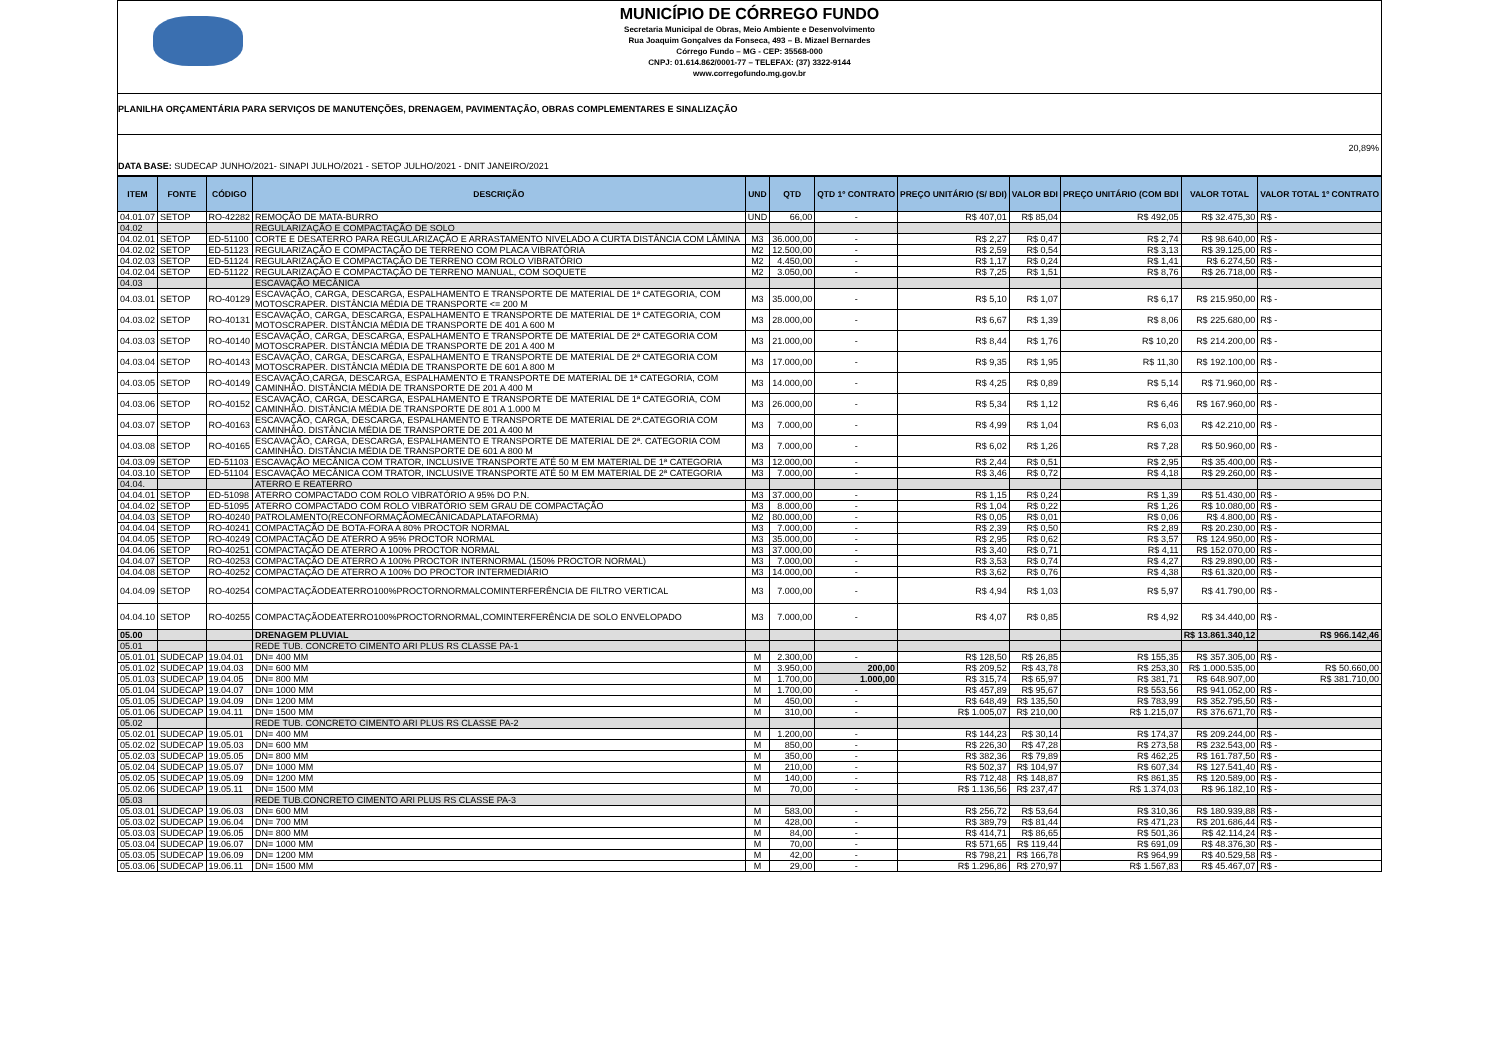MUNICÍPIO DE CÓRREGO FUNDO
Secretaria Municipal de Obras, Meio Ambiente e Desenvolvimento
Rua Joaquim Gonçalves da Fonseca, 493 – B. Mizael Bernardes
Córrego Fundo – MG - CEP: 35568-000
CNPJ: 01.614.862/0001-77 – TELEFAX: (37) 3322-9144
www.corregofundo.mg.gov.br
PLANILHA ORÇAMENTÁRIA PARA SERVIÇOS DE MANUTENÇÕES, DRENAGEM, PAVIMENTAÇÃO, OBRAS COMPLEMENTARES E SINALIZAÇÃO
20,89%
DATA BASE: SUDECAP JUNHO/2021- SINAPI JULHO/2021 - SETOP JULHO/2021 - DNIT JANEIRO/2021
| ITEM | FONTE | CÓDIGO | DESCRIÇÃO | UND | QTD | QTD 1º CONTRATO | PREÇO UNITÁRIO (S/ BDI) | VALOR BDI | PREÇO UNITÁRIO (COM BDI | VALOR TOTAL | VALOR TOTAL 1º CONTRATO |
| --- | --- | --- | --- | --- | --- | --- | --- | --- | --- | --- | --- |
| 04.01.07 | SETOP | RO-42282 | REMOÇÃO DE MATA-BURRO | UND | 66,00 | - | R$ 407,01 | R$ 85,04 | R$ 492,05 | R$ 32.475,30 | R$ - |
| 04.02 | | | REGULARIZAÇÃO E COMPACTAÇÃO DE SOLO | | | | | | | | |
| 04.02.01 | SETOP | ED-51100 | CORTE E DESATERRO PARA REGULARIZAÇÃO E ARRASTAMENTO NIVELADO A CURTA DISTÂNCIA COM LÂMINA | M3 | 36.000,00 | - | R$ 2,27 | R$ 0,47 | R$ 2,74 | R$ 98.640,00 | R$ - |
| 04.02.02 | SETOP | ED-51123 | REGULARIZAÇÃO E COMPACTAÇÃO DE TERRENO COM PLACA VIBRATÓRIA | M2 | 12.500,00 | - | R$ 2,59 | R$ 0,54 | R$ 3,13 | R$ 39.125,00 | R$ - |
| 04.02.03 | SETOP | ED-51124 | REGULARIZAÇÃO E COMPACTAÇÃO DE TERRENO COM ROLO VIBRATÓRIO | M2 | 4.450,00 | - | R$ 1,17 | R$ 0,24 | R$ 1,41 | R$ 6.274,50 | R$ - |
| 04.02.04 | SETOP | ED-51122 | REGULARIZAÇÃO E COMPACTAÇÃO DE TERRENO MANUAL, COM SOQUETE | M2 | 3.050,00 | - | R$ 7,25 | R$ 1,51 | R$ 8,76 | R$ 26.718,00 | R$ - |
| 04.03 | | | ESCAVAÇÃO MECÂNICA | | | | | | | | |
| 04.03.01 | SETOP | RO-40129 | ESCAVAÇÃO, CARGA, DESCARGA, ESPALHAMENTO E TRANSPORTE DE MATERIAL DE 1ª CATEGORIA, COM MOTOSCRAPER. DISTÂNCIA MÉDIA DE TRANSPORTE <= 200 M | M3 | 35.000,00 | - | R$ 5,10 | R$ 1,07 | R$ 6,17 | R$ 215.950,00 | R$ - |
| 04.03.02 | SETOP | RO-40131 | ESCAVAÇÃO, CARGA, DESCARGA, ESPALHAMENTO E TRANSPORTE DE MATERIAL DE 1ª CATEGORIA, COM MOTOSCRAPER. DISTÂNCIA MÉDIA DE TRANSPORTE DE 401 A 600 M | M3 | 28.000,00 | - | R$ 6,67 | R$ 1,39 | R$ 8,06 | R$ 225.680,00 | R$ - |
| 04.03.03 | SETOP | RO-40140 | ESCAVAÇÃO, CARGA, DESCARGA, ESPALHAMENTO E TRANSPORTE DE MATERIAL DE 2ª CATEGORIA COM MOTOSCRAPER. DISTÂNCIA MÉDIA DE TRANSPORTE DE 201 A 400 M | M3 | 21.000,00 | - | R$ 8,44 | R$ 1,76 | R$ 10,20 | R$ 214.200,00 | R$ - |
| 04.03.04 | SETOP | RO-40143 | ESCAVAÇÃO, CARGA, DESCARGA, ESPALHAMENTO E TRANSPORTE DE MATERIAL DE 2ª CATEGORIA COM MOTOSCRAPER. DISTÂNCIA MÉDIA DE TRANSPORTE DE 601 A 800 M | M3 | 17.000,00 | - | R$ 9,35 | R$ 1,95 | R$ 11,30 | R$ 192.100,00 | R$ - |
| 04.03.05 | SETOP | RO-40149 | ESCAVAÇÃO,CARGA, DESCARGA, ESPALHAMENTO E TRANSPORTE DE MATERIAL DE 1ª CATEGORIA, COM CAMINHÃO. DISTÂNCIA MÉDIA DE TRANSPORTE DE 201 A 400 M | M3 | 14.000,00 | - | R$ 4,25 | R$ 0,89 | R$ 5,14 | R$ 71.960,00 | R$ - |
| 04.03.06 | SETOP | RO-40152 | ESCAVAÇÃO, CARGA, DESCARGA, ESPALHAMENTO E TRANSPORTE DE MATERIAL DE 1ª CATEGORIA, COM CAMINHÃO. DISTÂNCIA MÉDIA DE TRANSPORTE DE 801 A 1.000 M | M3 | 26.000,00 | - | R$ 5,34 | R$ 1,12 | R$ 6,46 | R$ 167.960,00 | R$ - |
| 04.03.07 | SETOP | RO-40163 | ESCAVAÇÃO, CARGA, DESCARGA, ESPALHAMENTO E TRANSPORTE DE MATERIAL DE 2ª.CATEGORIA COM CAMINHÃO. DISTÂNCIA MÉDIA DE TRANSPORTE DE 201 A 400 M | M3 | 7.000,00 | - | R$ 4,99 | R$ 1,04 | R$ 6,03 | R$ 42.210,00 | R$ - |
| 04.03.08 | SETOP | RO-40165 | ESCAVAÇÃO, CARGA, DESCARGA, ESPALHAMENTO E TRANSPORTE DE MATERIAL DE 2ª. CATEGORIA COM CAMINHÃO. DISTÂNCIA MÉDIA DE TRANSPORTE DE 601 A 800 M | M3 | 7.000,00 | - | R$ 6,02 | R$ 1,26 | R$ 7,28 | R$ 50.960,00 | R$ - |
| 04.03.09 | SETOP | ED-51103 | ESCAVAÇÃO MECÂNICA COM TRATOR, INCLUSIVE TRANSPORTE ATÉ 50 M EM MATERIAL DE 1ª CATEGORIA | M3 | 12.000,00 | - | R$ 2,44 | R$ 0,51 | R$ 2,95 | R$ 35.400,00 | R$ - |
| 04.03.10 | SETOP | ED-51104 | ESCAVAÇÃO MECÂNICA COM TRATOR, INCLUSIVE TRANSPORTE ATÉ 50 M EM MATERIAL DE 2ª CATEGORIA | M3 | 7.000,00 | - | R$ 3,46 | R$ 0,72 | R$ 4,18 | R$ 29.260,00 | R$ - |
| 04.04. | | | ATERRO E REATERRO | | | | | | | | |
| 04.04.01 | SETOP | ED-51098 | ATERRO COMPACTADO COM ROLO VIBRATÓRIO A 95% DO P.N. | M3 | 37.000,00 | - | R$ 1,15 | R$ 0,24 | R$ 1,39 | R$ 51.430,00 | R$ - |
| 04.04.02 | SETOP | ED-51095 | ATERRO COMPACTADO COM ROLO VIBRATÓRIO SEM GRAU DE COMPACTAÇÃO | M3 | 8.000,00 | - | R$ 1,04 | R$ 0,22 | R$ 1,26 | R$ 10.080,00 | R$ - |
| 04.04.03 | SETOP | RO-40240 | PATROLAMENTO(RECONFORMAÇÃOMECÂNICADAPLATAFORMA) | M2 | 80.000,00 | - | R$ 0,05 | R$ 0,01 | R$ 0,06 | R$ 4.800,00 | R$ - |
| 04.04.04 | SETOP | RO-40241 | COMPACTAÇÃO DE BOTA-FORA A 80% PROCTOR NORMAL | M3 | 7.000,00 | - | R$ 2,39 | R$ 0,50 | R$ 2,89 | R$ 20.230,00 | R$ - |
| 04.04.05 | SETOP | RO-40249 | COMPACTAÇÃO DE ATERRO A 95% PROCTOR NORMAL | M3 | 35.000,00 | - | R$ 2,95 | R$ 0,62 | R$ 3,57 | R$ 124.950,00 | R$ - |
| 04.04.06 | SETOP | RO-40251 | COMPACTAÇÃO DE ATERRO A 100% PROCTOR NORMAL | M3 | 37.000,00 | - | R$ 3,40 | R$ 0,71 | R$ 4,11 | R$ 152.070,00 | R$ - |
| 04.04.07 | SETOP | RO-40253 | COMPACTAÇÃO DE ATERRO A 100% PROCTOR INTERNORMAL (150% PROCTOR NORMAL) | M3 | 7.000,00 | - | R$ 3,53 | R$ 0,74 | R$ 4,27 | R$ 29.890,00 | R$ - |
| 04.04.08 | SETOP | RO-40252 | COMPACTAÇÃO DE ATERRO A 100% DO PROCTOR INTERMEDIÁRIO | M3 | 14.000,00 | - | R$ 3,62 | R$ 0,76 | R$ 4,38 | R$ 61.320,00 | R$ - |
| 04.04.09 | SETOP | RO-40254 | COMPACTAÇÃODEATERRO100%PROCTORNORMALCOMINTERFERÊNCIA DE FILTRO VERTICAL | M3 | 7.000,00 | - | R$ 4,94 | R$ 1,03 | R$ 5,97 | R$ 41.790,00 | R$ - |
| 04.04.10 | SETOP | RO-40255 | COMPACTAÇÃODEATERRO100%PROCTORNORMAL,COMINTERFERÊNCIA DE SOLO ENVELOPADO | M3 | 7.000,00 | - | R$ 4,07 | R$ 0,85 | R$ 4,92 | R$ 34.440,00 | R$ - |
| 05.00 | | | DRENAGEM PLUVIAL | | | | | | | R$ 13.861.340,12 | R$ 966.142,46 |
| 05.01 | | | REDE TUB. CONCRETO CIMENTO ARI PLUS RS CLASSE PA-1 | | | | | | | | |
| 05.01.01 | SUDECAP | 19.04.01 | DN= 400 MM | M | 2.300,00 | - | R$ 128,50 | R$ 26,85 | R$ 155,35 | R$ 357.305,00 | R$ - |
| 05.01.02 | SUDECAP | 19.04.03 | DN= 600 MM | M | 3.950,00 | 200,00 | R$ 209,52 | R$ 43,78 | R$ 253,30 | R$ 1.000.535,00 | R$ 50.660,00 |
| 05.01.03 | SUDECAP | 19.04.05 | DN= 800 MM | M | 1.700,00 | 1.000,00 | R$ 315,74 | R$ 65,97 | R$ 381,71 | R$ 648.907,00 | R$ 381.710,00 |
| 05.01.04 | SUDECAP | 19.04.07 | DN= 1000 MM | M | 1.700,00 | - | R$ 457,89 | R$ 95,67 | R$ 553,56 | R$ 941.052,00 | R$ - |
| 05.01.05 | SUDECAP | 19.04.09 | DN= 1200 MM | M | 450,00 | - | R$ 648,49 | R$ 135,50 | R$ 783,99 | R$ 352.795,50 | R$ - |
| 05.01.06 | SUDECAP | 19.04.11 | DN= 1500 MM | M | 310,00 | - | R$ 1.005,07 | R$ 210,00 | R$ 1.215,07 | R$ 376.671,70 | R$ - |
| 05.02 | | | REDE TUB. CONCRETO CIMENTO ARI PLUS RS CLASSE PA-2 | | | | | | | | |
| 05.02.01 | SUDECAP | 19.05.01 | DN= 400 MM | M | 1.200,00 | - | R$ 144,23 | R$ 30,14 | R$ 174,37 | R$ 209.244,00 | R$ - |
| 05.02.02 | SUDECAP | 19.05.03 | DN= 600 MM | M | 850,00 | - | R$ 226,30 | R$ 47,28 | R$ 273,58 | R$ 232.543,00 | R$ - |
| 05.02.03 | SUDECAP | 19.05.05 | DN= 800 MM | M | 350,00 | - | R$ 382,36 | R$ 79,89 | R$ 462,25 | R$ 161.787,50 | R$ - |
| 05.02.04 | SUDECAP | 19.05.07 | DN= 1000 MM | M | 210,00 | - | R$ 502,37 | R$ 104,97 | R$ 607,34 | R$ 127.541,40 | R$ - |
| 05.02.05 | SUDECAP | 19.05.09 | DN= 1200 MM | M | 140,00 | - | R$ 712,48 | R$ 148,87 | R$ 861,35 | R$ 120.589,00 | R$ - |
| 05.02.06 | SUDECAP | 19.05.11 | DN= 1500 MM | M | 70,00 | - | R$ 1.136,56 | R$ 237,47 | R$ 1.374,03 | R$ 96.182,10 | R$ - |
| 05.03 | | | REDE TUB.CONCRETO CIMENTO ARI PLUS RS CLASSE PA-3 | | | | | | | | |
| 05.03.01 | SUDECAP | 19.06.03 | DN= 600 MM | M | 583,00 | - | R$ 256,72 | R$ 53,64 | R$ 310,36 | R$ 180.939,88 | R$ - |
| 05.03.02 | SUDECAP | 19.06.04 | DN= 700 MM | M | 428,00 | - | R$ 389,79 | R$ 81,44 | R$ 471,23 | R$ 201.686,44 | R$ - |
| 05.03.03 | SUDECAP | 19.06.05 | DN= 800 MM | M | 84,00 | - | R$ 414,71 | R$ 86,65 | R$ 501,36 | R$ 42.114,24 | R$ - |
| 05.03.04 | SUDECAP | 19.06.07 | DN= 1000 MM | M | 70,00 | - | R$ 571,65 | R$ 119,44 | R$ 691,09 | R$ 48.376,30 | R$ - |
| 05.03.05 | SUDECAP | 19.06.09 | DN= 1200 MM | M | 42,00 | - | R$ 798,21 | R$ 166,78 | R$ 964,99 | R$ 40.529,58 | R$ - |
| 05.03.06 | SUDECAP | 19.06.11 | DN= 1500 MM | M | 29,00 | - | R$ 1.296,86 | R$ 270,97 | R$ 1.567,83 | R$ 45.467,07 | R$ - |